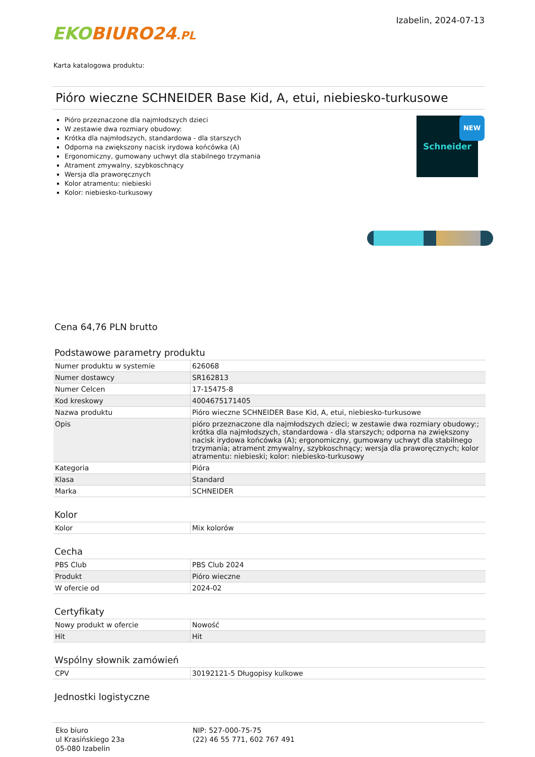EKO BIURO24.PL
Izabelin, 2024-07-13
Karta katalogowa produktu:
Pióro wieczne SCHNEIDER Base Kid, A, etui, niebiesko-turkusowe
Pióro przeznaczone dla najmłodszych dzieci
W zestawie dwa rozmiary obudowy:
Krótka dla najmłodszych, standardowa - dla starszych
Odporna na zwiększony nacisk irydowa końcówka (A)
Ergonomiczny, gumowany uchwyt dla stabilnego trzymania
Atrament zmywalny, szybkoschnący
Wersja dla praworęcznych
Kolor atramentu: niebieski
Kolor: niebiesko-turkusowy
Schneider NEW
Cena 64,76 PLN brutto
Podstawowe parametry produktu
| Numer produktu w systemie | 626068 |
| Numer dostawcy | SR162813 |
| Numer Celcen | 17-15475-8 |
| Kod kreskowy | 4004675171405 |
| Nazwa produktu | Pióro wieczne SCHNEIDER Base Kid, A, etui, niebiesko-turkusowe |
| Opis | pióro przeznaczone dla najmłodszych dzieci; w zestawie dwa rozmiary obudowy:; krótka dla najmłodszych, standardowa - dla starszych; odporna na zwiększony nacisk irydowa końcówka (A); ergonomiczny, gumowany uchwyt dla stabilnego trzymania; atrament zmywalny, szybkoschnący; wersja dla praworęcznych; kolor atramentu: niebieski; kolor: niebiesko-turkusowy |
| Kategoria | Pióra |
| Klasa | Standard |
| Marka | SCHNEIDER |
Kolor
| Kolor | Mix kolorów |
Cecha
| PBS Club | PBS Club 2024 |
| Produkt | Pióro wieczne |
| W ofercie od | 2024-02 |
Certyfikaty
| Nowy produkt w ofercie | Nowość |
| Hit | Hit |
Wspólny słownik zamówień
| CPV | 30192121-5 Długopisy kulkowe |
Jednostki logistyczne
Eko biuro
ul Krasińskiego 23a
05-080 Izabelin
NIP: 527-000-75-75
(22) 46 55 771, 602 767 491